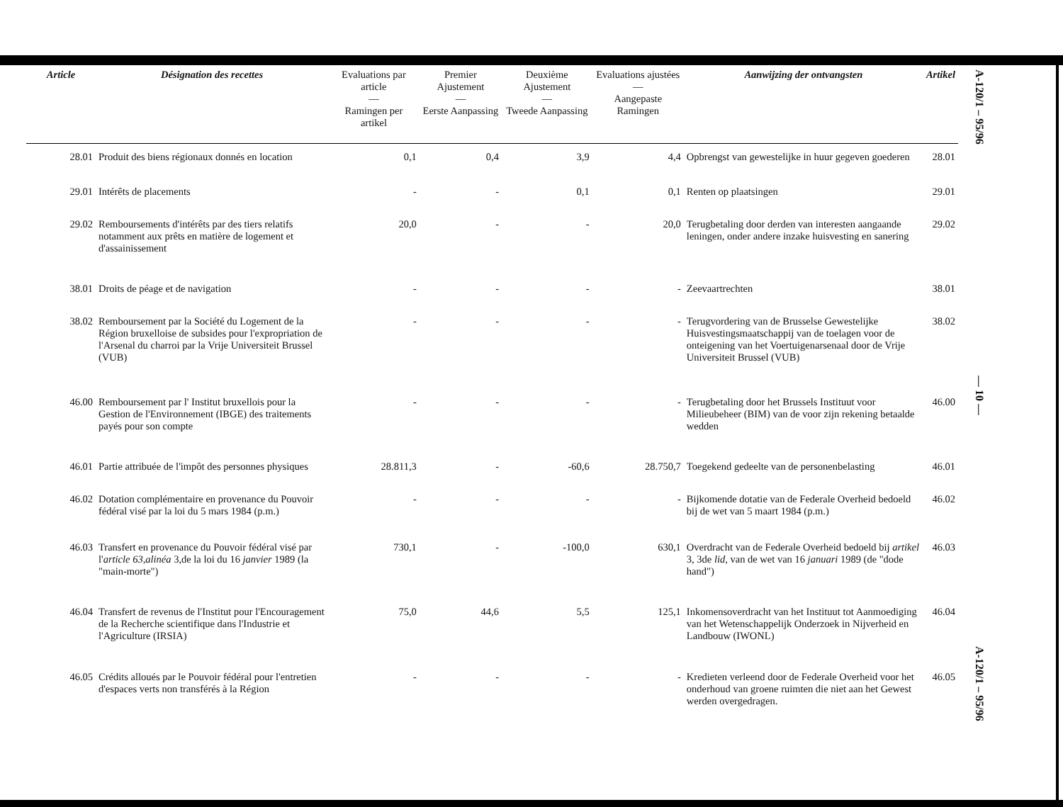| Article | Désignation des recettes | Evaluations par article — Ramingen per artikel | Premier Ajustement — Eerste Aanpassing | Deuxième Ajustement — Tweede Aanpassing | Evaluations ajustées — Aangepaste Ramingen | Aanwijzing der ontvangsten | Artikel |
| --- | --- | --- | --- | --- | --- | --- | --- |
| 28.01 | Produit des biens régionaux donnés en location | 0,1 | 0,4 | 3,9 | 4,4 | Opbrengst van gewestelijke in huur gegeven goederen | 28.01 |
| 29.01 | Intérêts de placements | - | - | 0,1 | 0,1 | Renten op plaatsingen | 29.01 |
| 29.02 | Remboursements d'intérêts par des tiers relatifs notamment aux prêts en matière de logement et d'assainissement | 20,0 | - | - | 20,0 | Terugbetaling door derden van interesten aangaande leningen, onder andere inzake huisvesting en sanering | 29.02 |
| 38.01 | Droits de péage et de navigation | - | - | - | - | Zeevaartrechten | 38.01 |
| 38.02 | Remboursement par la Société du Logement de la Région bruxelloise de subsides pour l'expropriation de l'Arsenal du charroi par la Vrije Universiteit Brussel (VUB) | - | - | - | - | Terugvordering van de Brusselse Gewestelijke Huisvestingsmaatschappij van de toelagen voor de onteigening van het Voertuigenarsenaal door de Vrije Universiteit Brussel (VUB) | 38.02 |
| 46.00 | Remboursement par l' Institut bruxellois pour la Gestion de l'Environnement (IBGE) des traitements payés pour son compte | - | - | - | - | Terugbetaling door het Brussels Instituut voor Milieubeheer (BIM) van de voor zijn rekening betaalde wedden | 46.00 |
| 46.01 | Partie attribuée de l'impôt des personnes physiques | 28.811,3 | - | -60,6 | 28.750,7 | Toegekend gedeelte van de personenbelasting | 46.01 |
| 46.02 | Dotation complémentaire en provenance du Pouvoir fédéral visé par la loi du 5 mars 1984 (p.m.) | - | - | - | - | Bijkomende dotatie van de Federale Overheid bedoeld bij de wet van 5 maart 1984 (p.m.) | 46.02 |
| 46.03 | Transfert en provenance du Pouvoir fédéral visé par l' article 63,alinéa 3,de la loi du 16 janvier 1989 (la "main-morte") | 730,1 | - | -100,0 | 630,1 | Overdracht van de Federale Overheid bedoeld bij artikel 3, 3de lid, van de wet van 16 januari 1989 (de "dode hand") | 46.03 |
| 46.04 | Transfert de revenus de l'Institut pour l'Encouragement de la Recherche scientifique dans l'Industrie et l'Agriculture (IRSIA) | 75,0 | 44,6 | 5,5 | 125,1 | Inkomensoverdracht van het Instituut tot Aanmoediging van het Wetenschappelijk Onderzoek in Nijverheid en Landbouw (IWONL) | 46.04 |
| 46.05 | Crédits alloués par le Pouvoir fédéral pour l'entretien d'espaces verts non transférés à la Région | - | - | - | - | Kredieten verleend door de Federale Overheid voor het onderhoud van groene ruimten die niet aan het Gewest werden overgedragen. | 46.05 |
A-120/1 – 95/96
— 10 —
A-120/1 – 95/96